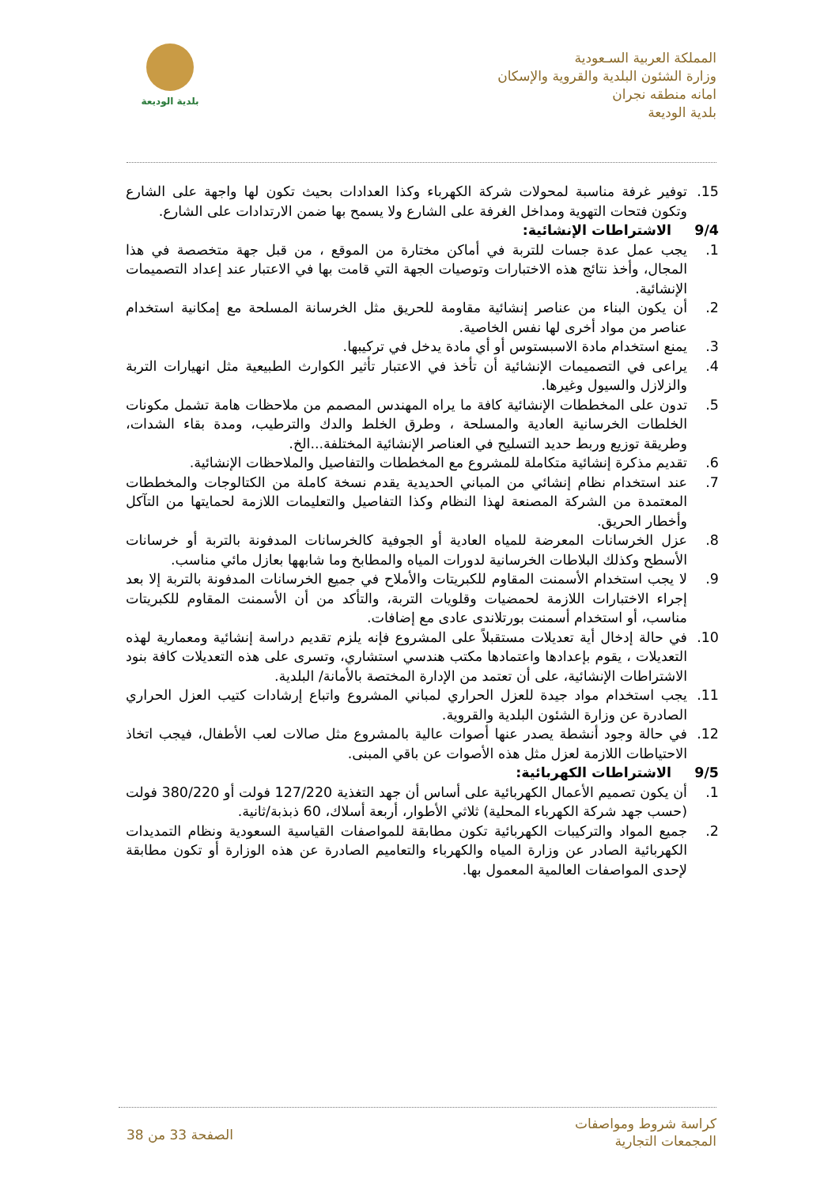المملكة العربية السـعودية
وزارة الشئون البلدية والقروية والإسكان
امانه منطقه نجران
بلدية الوديعة
بلدية الوديعة
15. توفير غرفة مناسبة لمحولات شركة الكهرباء وكذا العدادات بحيث تكون لها واجهة على الشارع وتكون فتحات التهوية ومداخل الغرفة على الشارع ولا يسمح بها ضمن الارتدادات على الشارع.
9/4 الاشتراطات الإنشائية:
1. يجب عمل عدة جسات للتربة في أماكن مختارة من الموقع ، من قبل جهة متخصصة في هذا المجال، وأخذ نتائج هذه الاختبارات وتوصيات الجهة التي قامت بها في الاعتبار عند إعداد التصميمات الإنشائية.
2. أن يكون البناء من عناصر إنشائية مقاومة للحريق مثل الخرسانة المسلحة مع إمكانية استخدام عناصر من مواد أخرى لها نفس الخاصية.
3. يمنع استخدام مادة الاسبستوس أو أي مادة يدخل في تركيبها.
4. يراعى في التصميمات الإنشائية أن تأخذ في الاعتبار تأثير الكوارث الطبيعية مثل انهيارات التربة والزلازل والسيول وغيرها.
5. تدون على المخططات الإنشائية كافة ما يراه المهندس المصمم من ملاحظات هامة تشمل مكونات الخلطات الخرسانية العادية والمسلحة ، وطرق الخلط والدك والترطيب، ومدة بقاء الشدات، وطريقة توزيع وربط حديد التسليح في العناصر الإنشائية المختلفة...الخ.
6. تقديم مذكرة إنشائية متكاملة للمشروع مع المخططات والتفاصيل والملاحظات الإنشائية.
7. عند استخدام نظام إنشائي من المباني الحديدية يقدم نسخة كاملة من الكتالوجات والمخططات المعتمدة من الشركة المصنعة لهذا النظام وكذا التفاصيل والتعليمات اللازمة لحمايتها من التآكل وأخطار الحريق.
8. عزل الخرسانات المعرضة للمياه العادية أو الجوفية كالخرسانات المدفونة بالتربة أو خرسانات الأسطح وكذلك البلاطات الخرسانية لدورات المياه والمطابخ وما شابهها بعازل مائي مناسب.
9. لا يجب استخدام الأسمنت المقاوم للكبريتات والأملاح في جميع الخرسانات المدفونة بالتربة إلا بعد إجراء الاختبارات اللازمة لحمضيات وقلويات التربة، والتأكد من أن الأسمنت المقاوم للكبريتات مناسب، أو استخدام أسمنت بورتلاندى عادى مع إضافات.
10. في حالة إدخال أية تعديلات مستقبلاً على المشروع فإنه يلزم تقديم دراسة إنشائية ومعمارية لهذه التعديلات ، يقوم بإعدادها واعتمادها مكتب هندسي استشاري، وتسرى على هذه التعديلات كافة بنود الاشتراطات الإنشائية، على أن تعتمد من الإدارة المختصة بالأمانة/ البلدية.
11. يجب استخدام مواد جيدة للعزل الحراري لمباني المشروع واتباع إرشادات كتيب العزل الحراري الصادرة عن وزارة الشئون البلدية والقروية.
12. في حالة وجود أنشطة يصدر عنها أصوات عالية بالمشروع مثل صالات لعب الأطفال، فيجب اتخاذ الاحتياطات اللازمة لعزل مثل هذه الأصوات عن باقي المبنى.
9/5 الاشتراطات الكهربائية:
1. أن يكون تصميم الأعمال الكهربائية على أساس أن جهد التغذية 127/220 فولت أو 380/220 فولت (حسب جهد شركة الكهرباء المحلية) ثلاثي الأطوار، أربعة أسلاك، 60 ذبذبة/ثانية.
2. جميع المواد والتركيبات الكهربائية تكون مطابقة للمواصفات القياسية السعودية ونظام التمديدات الكهربائية الصادر عن وزارة المياه والكهرباء والتعاميم الصادرة عن هذه الوزارة أو تكون مطابقة لإحدى المواصفات العالمية المعمول بها.
كراسة شروط ومواصفات
المجمعات التجارية
الصفحة 33 من 38